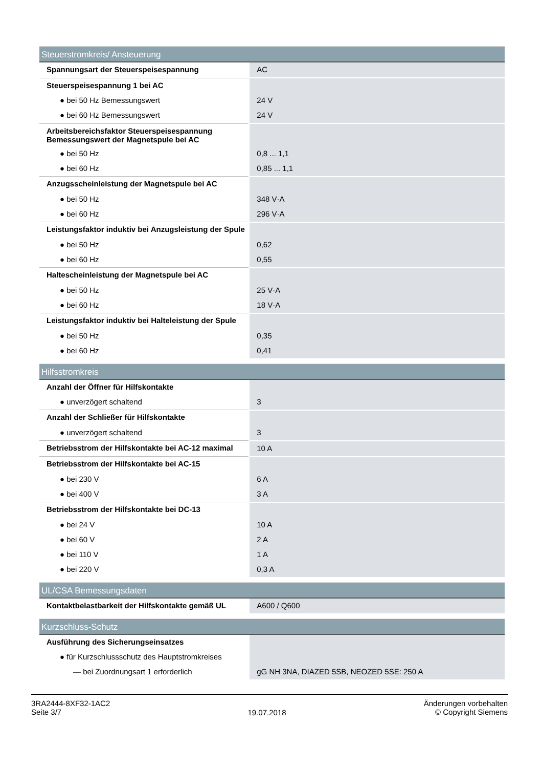| Steuerstromkreis/ Ansteuerung | |
| --- | --- |
| Spannungsart der Steuerspeisespannung | AC |
| Steuerspeisespannung 1 bei AC | |
| ● bei 50 Hz Bemessungswert | 24 V |
| ● bei 60 Hz Bemessungswert | 24 V |
| Arbeitsbereichsfaktor Steuerspeisespannung Bemessungswert der Magnetspule bei AC | |
| ● bei 50 Hz | 0,8 ... 1,1 |
| ● bei 60 Hz | 0,85 ... 1,1 |
| Anzugsscheinleistung der Magnetspule bei AC | |
| ● bei 50 Hz | 348 V·A |
| ● bei 60 Hz | 296 V·A |
| Leistungsfaktor induktiv bei Anzugsleistung der Spule | |
| ● bei 50 Hz | 0,62 |
| ● bei 60 Hz | 0,55 |
| Haltescheinleistung der Magnetspule bei AC | |
| ● bei 50 Hz | 25 V·A |
| ● bei 60 Hz | 18 V·A |
| Leistungsfaktor induktiv bei Halteleistung der Spule | |
| ● bei 50 Hz | 0,35 |
| ● bei 60 Hz | 0,41 |
| Hilfsstromkreis | |
| --- | --- |
| Anzahl der Öffner für Hilfskontakte | |
| ● unverzögert schaltend | 3 |
| Anzahl der Schließer für Hilfskontakte | |
| ● unverzögert schaltend | 3 |
| Betriebsstrom der Hilfskontakte bei AC-12 maximal | 10 A |
| Betriebsstrom der Hilfskontakte bei AC-15 | |
| ● bei 230 V | 6 A |
| ● bei 400 V | 3 A |
| Betriebsstrom der Hilfskontakte bei DC-13 | |
| ● bei 24 V | 10 A |
| ● bei 60 V | 2 A |
| ● bei 110 V | 1 A |
| ● bei 220 V | 0,3 A |
| UL/CSA Bemessungsdaten | |
| --- | --- |
| Kontaktbelastbarkeit der Hilfskontakte gemäß UL | A600 / Q600 |
| Kurzschluss-Schutz | |
| --- | --- |
| Ausführung des Sicherungseinsatzes | |
| ● für Kurzschlussschutz des Hauptstromkreises | |
| — bei Zuordnungsart 1 erforderlich | gG NH 3NA, DIAZED 5SB, NEOZED 5SE: 250 A |
3RA2444-8XF32-1AC2
Seite 3/7
19.07.2018
Änderungen vorbehalten
© Copyright Siemens